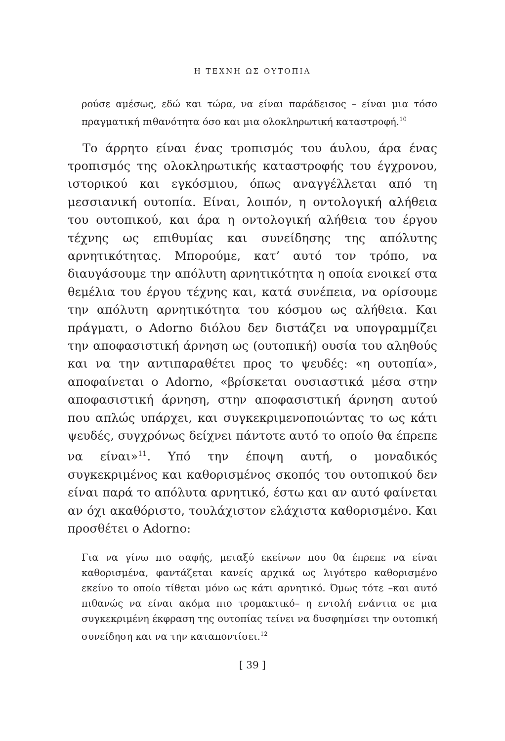Η ΤΕΧΝΗ ΩΣ ΟΥΤΟΠΙΑ
ρούσε αμέσως, εδώ και τώρα, να είναι παράδεισος – είναι μια τόσο πραγματική πιθανότητα όσο και μια ολοκληρωτική καταστροφή.<sup>10</sup>
Το άρρητο είναι ένας τροπισμός του άυλου, άρα ένας τροπισμός της ολοκληρωτικής καταστροφής του έγχρονου, ιστορικού και εγκόσμιου, όπως αναγγέλλεται από τη μεσσιανική ουτοπία. Είναι, λοιπόν, η οντολογική αλήθεια του ουτοπικού, και άρα η οντολογική αλήθεια του έργου τέχνης ως επιθυμίας και συνείδησης της απόλυτης αρνητικότητας. Μπορούμε, κατ’ αυτό τον τρόπο, να διαυγάσουμε την απόλυτη αρνητικότητα η οποία ενοικεί στα θεμέλια του έργου τέχνης και, κατά συνέπεια, να ορίσουμε την απόλυτη αρνητικότητα του κόσμου ως αλήθεια. Και πράγματι, ο Adorno διόλου δεν διστάζει να υπογραμμίζει την αποφασιστική άρνηση ως (ουτοπική) ουσία του αληθούς και να την αντιπαραθέτει προς το ψευδές: «η ουτοπία», αποφαίνεται ο Adorno, «βρίσκεται ουσιαστικά μέσα στην αποφασιστική άρνηση, στην αποφασιστική άρνηση αυτού που απλώς υπάρχει, και συγκεκριμενοποιώντας το ως κάτι ψευδές, συγχρόνως δείχνει πάντοτε αυτό το οποίο θα έπρεπε να είναι»<sup>11</sup>. Υπό την έποψη αυτή, ο μοναδικός συγκεκριμένος και καθορισμένος σκοπός του ουτοπικού δεν είναι παρά το απόλυτα αρνητικό, έστω και αν αυτό φαίνεται αν όχι ακαθόριστο, τουλάχιστον ελάχιστα καθορισμένο. Και προσθέτει ο Adorno:
Για να γίνω πιο σαφής, μεταξύ εκείνων που θα έπρεπε να είναι καθορισμένα, φαντάζεται κανείς αρχικά ως λιγότερο καθορισμένο εκείνο το οποίο τίθεται μόνο ως κάτι αρνητικό. Όμως τότε –και αυτό πιθανώς να είναι ακόμα πιο τρομακτικό– η εντολή ενάντια σε μια συγκεκριμένη έκφραση της ουτοπίας τείνει να δυσφημίσει την ουτοπική συνείδηση και να την καταποντίσει.<sup>12</sup>
[ 39 ]